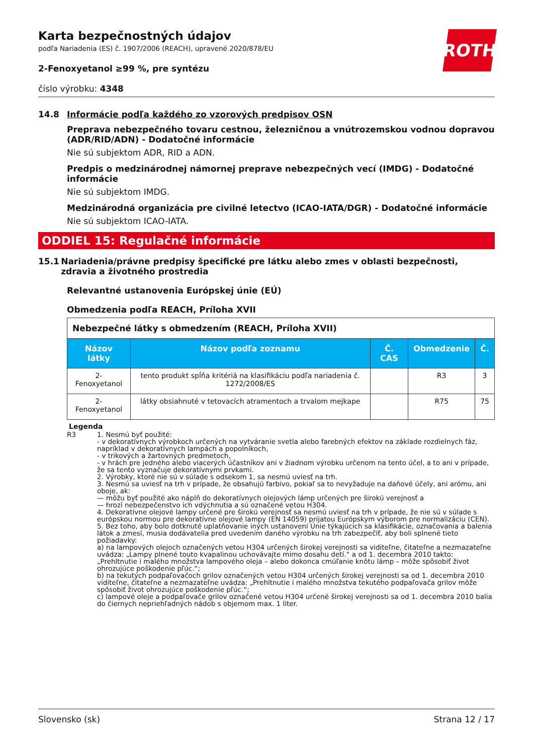ROTH
Karta bezpečnostných údajov
podľa Nariadenia (ES) č. 1907/2006 (REACH), upravené 2020/878/EU
2-Fenoxyetanol ≥99 %, pre syntézu
číslo výrobku: 4348
14.8 Informácie podľa každého zo vzorových predpisov OSN
Preprava nebezpečného tovaru cestnou, železničnou a vnútrozemskou vodnou dopravou (ADR/RID/ADN) - Dodatočné informácie
Nie sú subjektom ADR, RID a ADN.
Predpis o medzinárodnej námornej preprave nebezpečných vecí (IMDG) - Dodatočné informácie
Nie sú subjektom IMDG.
Medzinárodná organizácia pre civilné letectvo (ICAO-IATA/DGR) - Dodatočné informácie
Nie sú subjektom ICAO-IATA.
ODDIEL 15: Regulačné informácie
15.1 Nariadenia/právne predpisy špecifické pre látku alebo zmes v oblasti bezpečnosti, zdravia a životného prostredia
Relevantné ustanovenia Európskej únie (EÚ)
Obmedzenia podľa REACH, Príloha XVII
| Nebezpečné látky s obmedzením (REACH, Príloha XVII) | | | | |
| Názov látky | Názov podľa zoznamu | Č. CAS | Obmedzenie | Č. |
| 2-Fenoxyetanol | tento produkt spĺňa kritériá na klasifikáciu podľa nariadenia č. 1272/2008/ES | | R3 | 3 |
| 2-Fenoxyetanol | látky obsiahnuté v tetovacích atramentoch a trvalom mejkape | | R75 | 75 |
Legenda
R3 1. Nesmú byť použité:
- v dekoratívnych výrobkoch určených na vytváranie svetla alebo farebných efektov na základe rozdielnych fáz, napríklad v dekoratívnych lampách a popolníkoch,
- v trikových a žartovných predmetoch,
- v hrách pre jedného alebo viacerých účastníkov ani v žiadnom výrobku určenom na tento účel, a to ani v prípade, že sa tento vyznačuje dekoratívnymi prvkami.
2. Výrobky, ktoré nie sú v súlade s odsekom 1, sa nesmú uviesť na trh.
3. Nesmú sa uviesť na trh v prípade, že obsahujú farbivo, pokiaľ sa to nevyžaduje na daňové účely, ani arómu, ani oboje, ak:
— môžu byť použité ako náplň do dekoratívnych olejových lámp určených pre širokú verejnosť a
— hrozí nebezpečenstvo ich vdýchnutia a sú označené vetou H304.
4. Dekoratívne olejové lampy určené pre širokú verejnosť sa nesmú uviesť na trh v prípade, že nie sú v súlade s európskou normou pre dekoratívne olejové lampy (EN 14059) prijatou Európskym výborom pre normalizáciu (CEN).
5. Bez toho, aby bolo dotknuté uplatňovanie iných ustanovení Únie týkajúcich sa klasifikácie, označovania a balenia látok a zmesí, musia dodávatelia pred uvedením daného výrobku na trh zabezpečiť, aby boli splnené tieto požiadavky:
a) na lampových olejoch označených vetou H304 určených širokej verejnosti sa viditeľne, čitateľne a nezmazateľne uvádza: „Lampy plnené touto kvapalinou uchovávajte mimo dosahu detí.“ a od 1. decembra 2010 takto: „Prehltnutie i malého množstva lampového oleja – alebo dokonca cmúľanie knôtu lámp – môže spôsobiť život ohrozujúce poškodenie pľúc.“;
b) na tekutých podpaľovačoch grilov označených vetou H304 určených širokej verejnosti sa od 1. decembra 2010 viditeľne, čitateľne a nezmazateľne uvádza: „Prehltnutie i malého množstva tekutého podpaľovača grilov môže spôsobiť život ohrozujúce poškodenie pľúc.“;
c) lampové oleje a podpaľovače grilov označené vetou H304 určené širokej verejnosti sa od 1. decembra 2010 balia do čiernych nepriehľadných nádob s objemom max. 1 liter.
Slovensko (sk) Strana 12 / 17